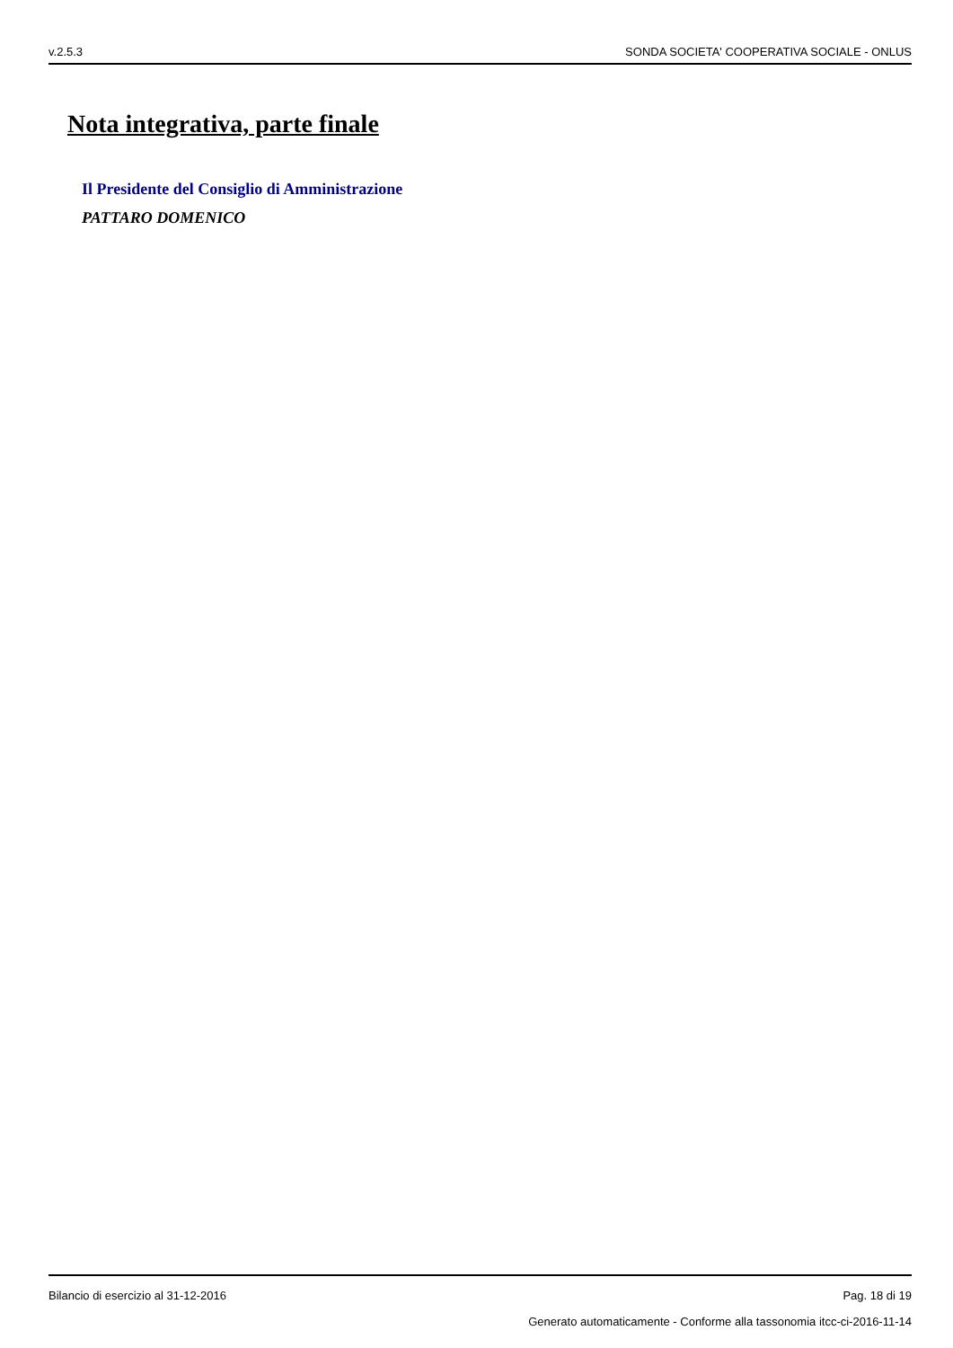v.2.5.3 SONDA SOCIETA' COOPERATIVA SOCIALE - ONLUS
Nota integrativa, parte finale
Il Presidente del Consiglio di Amministrazione
PATTARO DOMENICO
Bilancio di esercizio al 31-12-2016 Pag. 18 di 19
Generato automaticamente - Conforme alla tassonomia itcc-ci-2016-11-14